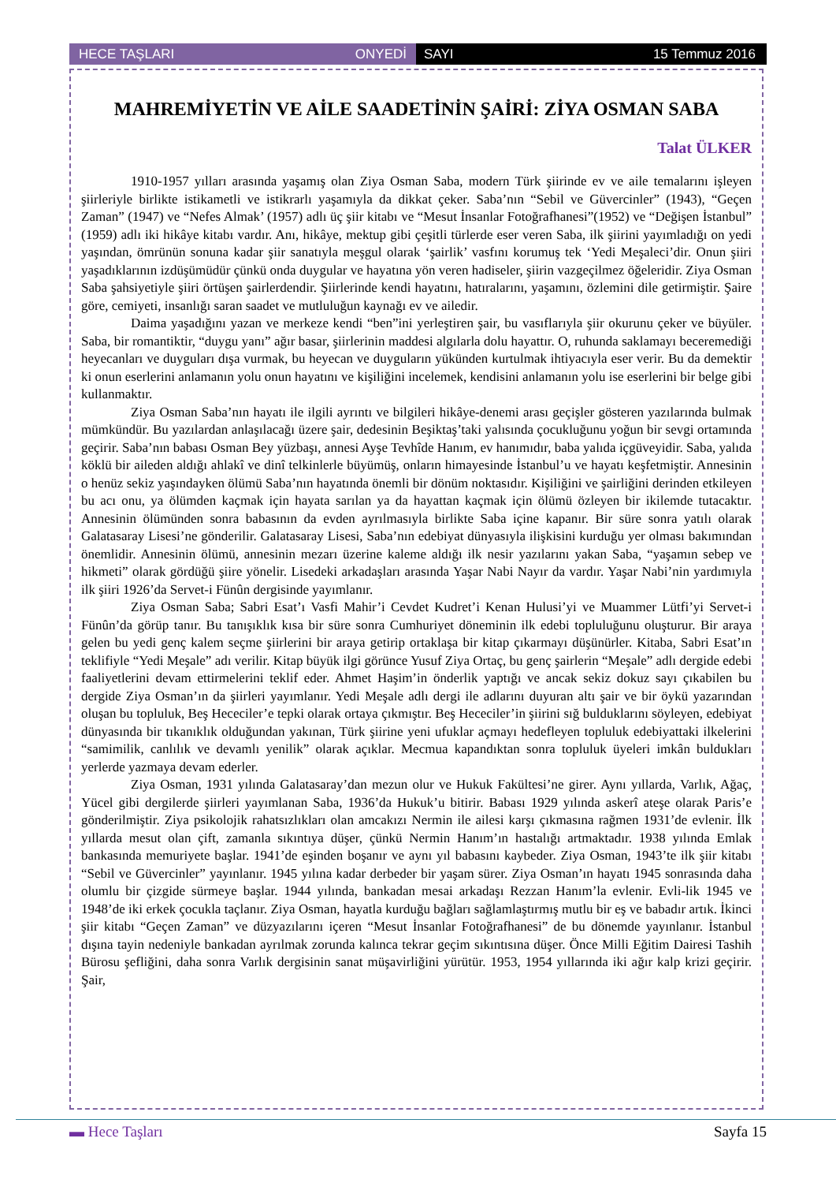HECE TAŞLARI ONYEDİ SAYI 15 Temmuz 2016
MAHREMİYETİN VE AİLE SAADETİNİN ŞAİRİ: ZİYA OSMAN SABA
Talat ÜLKER
1910-1957 yılları arasında yaşamış olan Ziya Osman Saba, modern Türk şiirinde ev ve aile temalarını işleyen şiirleriyle birlikte istikametli ve istikrarlı yaşamıyla da dikkat çeker. Saba’nın “Sebil ve Güvercinler” (1943), “Geçen Zaman” (1947) ve “Nefes Almak’ (1957) adlı üç şiir kitabı ve “Mesut İnsanlar Fotoğrafhanesi”(1952) ve “Değişen İstanbul” (1959) adlı iki hikâye kitabı vardır. Anı, hikâye, mektup gibi çeşitli türlerde eser veren Saba, ilk şiirini yayımladığı on yedi yaşından, ömrünün sonuna kadar şiir sanatıyla meşgul olarak ‘şairlik’ vasfını korumuş tek ‘Yedi Meşaleci’dir. Onun şiiri yaşadıklarının izdüşümüdür çünkü onda duygular ve hayatına yön veren hadiseler, şiirin vazgeçilmez öğeleridir. Ziya Osman Saba şahsiyetiyle şiiri örtüşen şairlerdendir. Şiirlerinde kendi hayatını, hatıralarını, yaşamını, özlemini dile getirmiştir. Şaire göre, cemiyeti, insanlığı saran saadet ve mutluluğun kaynağı ev ve ailedir.
Daima yaşadığını yazan ve merkeze kendi “ben”ini yerleştiren şair, bu vasıflarıyla şiir okurunu çeker ve büyüler. Saba, bir romantiktir, “duygu yanı” ağır basar, şiirlerinin maddesi algılarla dolu hayattır. O, ruhunda saklamayı beceremediği heyecanları ve duyguları dışa vurmak, bu heyecan ve duyguların yükünden kurtulmak ihtiyacıyla eser verir. Bu da demektir ki onun eserlerini anlamanın yolu onun hayatını ve kişiliğini incelemek, kendisini anlamanın yolu ise eserlerini bir belge gibi kullanmaktır.
Ziya Osman Saba’nın hayatı ile ilgili ayrıntı ve bilgileri hikâye-denemi arası geçişler gösteren yazılarında bulmak mümkündür. Bu yazılardan anlaşılacağı üzere şair, dedesinin Beşiktaş’taki yalısında çocukluğunu yoğun bir sevgi ortamında geçirir. Saba’nın babası Osman Bey yüzbaşı, annesi Ayşe Tevhîde Hanım, ev hanımıdır, baba yalıda içgüveyidir. Saba, yalıda köklü bir aileden aldığı ahlakî ve dinî telkinlerle büyümüş, onların himayesinde İstanbul’u ve hayatı keşfetmiştir. Annesinin o henüz sekiz yaşındayken ölümü Saba’nın hayatında önemli bir dönüm noktasıdır. Kişiliğini ve şairliğini derinden etkileyen bu acı onu, ya ölümden kaçmak için hayata sarılan ya da hayattan kaçmak için ölümü özleyen bir ikilemde tutacaktır. Annesinin ölümünden sonra babasının da evden ayrılmasıyla birlikte Saba içine kapanır. Bir süre sonra yatılı olarak Galatasaray Lisesi’ne gönderilir. Galatasaray Lisesi, Saba’nın edebiyat dünyasıyla ilişkisini kurduğu yer olması bakımından önemlidir. Annesinin ölümü, annesinin mezarı üzerine kaleme aldığı ilk nesir yazılarını yakan Saba, “yaşamın sebep ve hikmeti” olarak gördüğü şiire yönelir. Lisedeki arkadaşları arasında Yaşar Nabi Nayır da vardır. Yaşar Nabi’nin yardımıyla ilk şiiri 1926’da Servet-i Fünûn dergisinde yayımlanır.
Ziya Osman Saba; Sabri Esat’ı Vasfi Mahir’i Cevdet Kudret’i Kenan Hulusi’yi ve Muammer Lütfi’yi Servet-i Fünûn’da görüp tanır. Bu tanışıklık kısa bir süre sonra Cumhuriyet döneminin ilk edebi topluluğunu oluşturur. Bir araya gelen bu yedi genç kalem seçme şiirlerini bir araya getirip ortaklaşa bir kitap çıkarmayı düşünürler. Kitaba, Sabri Esat’ın teklifiyle “Yedi Meşale” adı verilir. Kitap büyük ilgi görünce Yusuf Ziya Ortaç, bu genç şairlerin “Meşale” adlı dergide edebi faaliyetlerini devam ettirmelerini teklif eder. Ahmet Haşim’in önderlik yaptığı ve ancak sekiz dokuz sayı çıkabilen bu dergide Ziya Osman’ın da şiirleri yayımlanır. Yedi Meşale adlı dergi ile adlarını duyuran altı şair ve bir öykü yazarından oluşan bu topluluk, Beş Hececiler’e tepki olarak ortaya çıkmıştır. Beş Hececiler’in şiirini sığ bulduklarını söyleyen, edebiyat dünyasında bir tıkanıklık olduğundan yakınan, Türk şiirine yeni ufuklar açmayı hedefleyen topluluk edebiyattaki ilkelerini “samimilik, canlılık ve devamlı yenilik” olarak açıklar. Mecmua kapandıktan sonra topluluk üyeleri imkân buldukları yerlerde yazmaya devam ederler.
Ziya Osman, 1931 yılında Galatasaray’dan mezun olur ve Hukuk Fakültesi’ne girer. Aynı yıllarda, Varlık, Ağaç, Yücel gibi dergilerde şiirleri yayımlanan Saba, 1936’da Hukuk’u bitirir. Babası 1929 yılında askerî ateşe olarak Paris’e gönderilmiştir. Ziya psikolojik rahatsızlıkları olan amcakızı Nermin ile ailesi karşı çıkmasına rağmen 1931’de evlenir. İlk yıllarda mesut olan çift, zamanla sıkıntıya düşer, çünkü Nermin Hanım’ın hastalığı artmaktadır. 1938 yılında Emlak bankasında memuriyete başlar. 1941’de eşinden boşanır ve aynı yıl babasını kaybeder. Ziya Osman, 1943’te ilk şiir kitabı “Sebil ve Güvercinler” yayınlanır. 1945 yılına kadar derbeder bir yaşam sürer. Ziya Osman’ın hayatı 1945 sonrasında daha olumlu bir çizgide sürmeye başlar. 1944 yılında, bankadan mesai arkadaşı Rezzan Hanım’la evlenir. Evli-lik 1945 ve 1948’de iki erkek çocukla taçlanır. Ziya Osman, hayatla kurduğu bağları sağlamlaştırmış mutlu bir eş ve babadır artık. İkinci şiir kitabı “Geçen Zaman” ve düzyazılarını içeren “Mesut İnsanlar Fotoğrafhanesi” de bu dönemde yayınlanır. İstanbul dışına tayin nedeniyle bankadan ayrılmak zorunda kalınca tekrar geçim sıkıntısına düşer. Önce Milli Eğitim Dairesi Tashih Bürosu şefliğini, daha sonra Varlık dergisinin sanat müşavirliğini yürütür. 1953, 1954 yıllarında iki ağır kalp krizi geçirir. Şair,
▬ Hece Taşları Sayfa 15